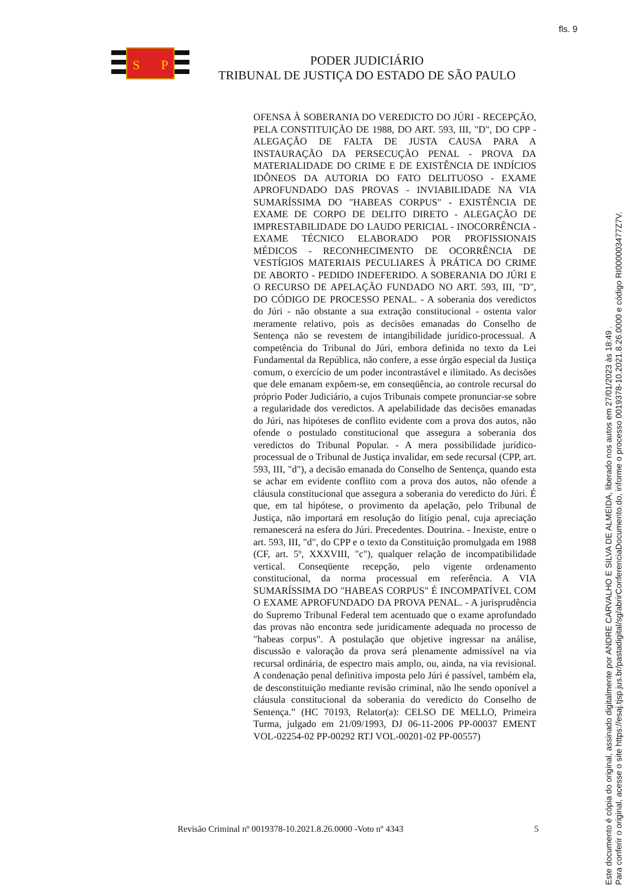fls. 9
S
P
PODER JUDICIÁRIO
TRIBUNAL DE JUSTIÇA DO ESTADO DE SÃO PAULO
OFENSA À SOBERANIA DO VEREDICTO DO JÚRI - RECEPÇÃO, PELA CONSTITUIÇÃO DE 1988, DO ART. 593, III, "D", DO CPP - ALEGAÇÃO DE FALTA DE JUSTA CAUSA PARA A INSTAURAÇÃO DA PERSECUÇÃO PENAL - PROVA DA MATERIALIDADE DO CRIME E DE EXISTÊNCIA DE INDÍCIOS IDÔNEOS DA AUTORIA DO FATO DELITUOSO - EXAME APROFUNDADO DAS PROVAS - INVIABILIDADE NA VIA SUMARÍSSIMA DO "HABEAS CORPUS" - EXISTÊNCIA DE EXAME DE CORPO DE DELITO DIRETO - ALEGAÇÃO DE IMPRESTABILIDADE DO LAUDO PERICIAL - INOCORRÊNCIA - EXAME TÉCNICO ELABORADO POR PROFISSIONAIS MÉDICOS - RECONHECIMENTO DE OCORRÊNCIA DE VESTÍGIOS MATERIAIS PECULIARES À PRÁTICA DO CRIME DE ABORTO - PEDIDO INDEFERIDO. A SOBERANIA DO JÚRI E O RECURSO DE APELAÇÃO FUNDADO NO ART. 593, III, "D", DO CÓDIGO DE PROCESSO PENAL. - A soberania dos veredictos do Júri - não obstante a sua extração constitucional - ostenta valor meramente relativo, pois as decisões emanadas do Conselho de Sentença não se revestem de intangibilidade jurídico-processual. A competência do Tribunal do Júri, embora definida no texto da Lei Fundamental da República, não confere, a esse órgão especial da Justiça comum, o exercício de um poder incontrastável e ilimitado. As decisões que dele emanam expõem-se, em conseqüência, ao controle recursal do próprio Poder Judiciário, a cujos Tribunais compete pronunciar-se sobre a regularidade dos veredictos. A apelabilidade das decisões emanadas do Júri, nas hipóteses de conflito evidente com a prova dos autos, não ofende o postulado constitucional que assegura a soberania dos veredictos do Tribunal Popular. - A mera possibilidade jurídico-processual de o Tribunal de Justiça invalidar, em sede recursal (CPP, art. 593, III, "d"), a decisão emanada do Conselho de Sentença, quando esta se achar em evidente conflito com a prova dos autos, não ofende a cláusula constitucional que assegura a soberania do veredicto do Júri. É que, em tal hipótese, o provimento da apelação, pelo Tribunal de Justiça, não importará em resolução do litígio penal, cuja apreciação remanescerá na esfera do Júri. Precedentes. Doutrina. - Inexiste, entre o art. 593, III, "d", do CPP e o texto da Constituição promulgada em 1988 (CF, art. 5º, XXXVIII, "c"), qualquer relação de incompatibilidade vertical. Conseqüente recepção, pelo vigente ordenamento constitucional, da norma processual em referência. A VIA SUMARÍSSIMA DO "HABEAS CORPUS" É INCOMPATÍVEL COM O EXAME APROFUNDADO DA PROVA PENAL. - A jurisprudência do Supremo Tribunal Federal tem acentuado que o exame aprofundado das provas não encontra sede juridicamente adequada no processo de "habeas corpus". A postulação que objetive ingressar na análise, discussão e valoração da prova será plenamente admissível na via recursal ordinária, de espectro mais amplo, ou, ainda, na via revisional. A condenação penal definitiva imposta pelo Júri é passível, também ela, de desconstituição mediante revisão criminal, não lhe sendo oponível a cláusula constitucional da soberania do veredicto do Conselho de Sentença.” (HC 70193, Relator(a): CELSO DE MELLO, Primeira Turma, julgado em 21/09/1993, DJ 06-11-2006 PP-00037 EMENT VOL-02254-02 PP-00292 RTJ VOL-00201-02 PP-00557)
Revisão Criminal nº 0019378-10.2021.8.26.0000 -Voto nº 4343 5
Este documento é cópia do original, assinado digitalmente por ANDRE CARVALHO E SILVA DE ALMEIDA, liberado nos autos em 27/01/2023 às 18:49 .
Para conferir o original, acesse o site https://esaj.tjsp.jus.br/pastadigital/sg/abrirConferenciaDocumento.do, informe o processo 0019378-10.2021.8.26.0000 e código RI000003477Z7V.